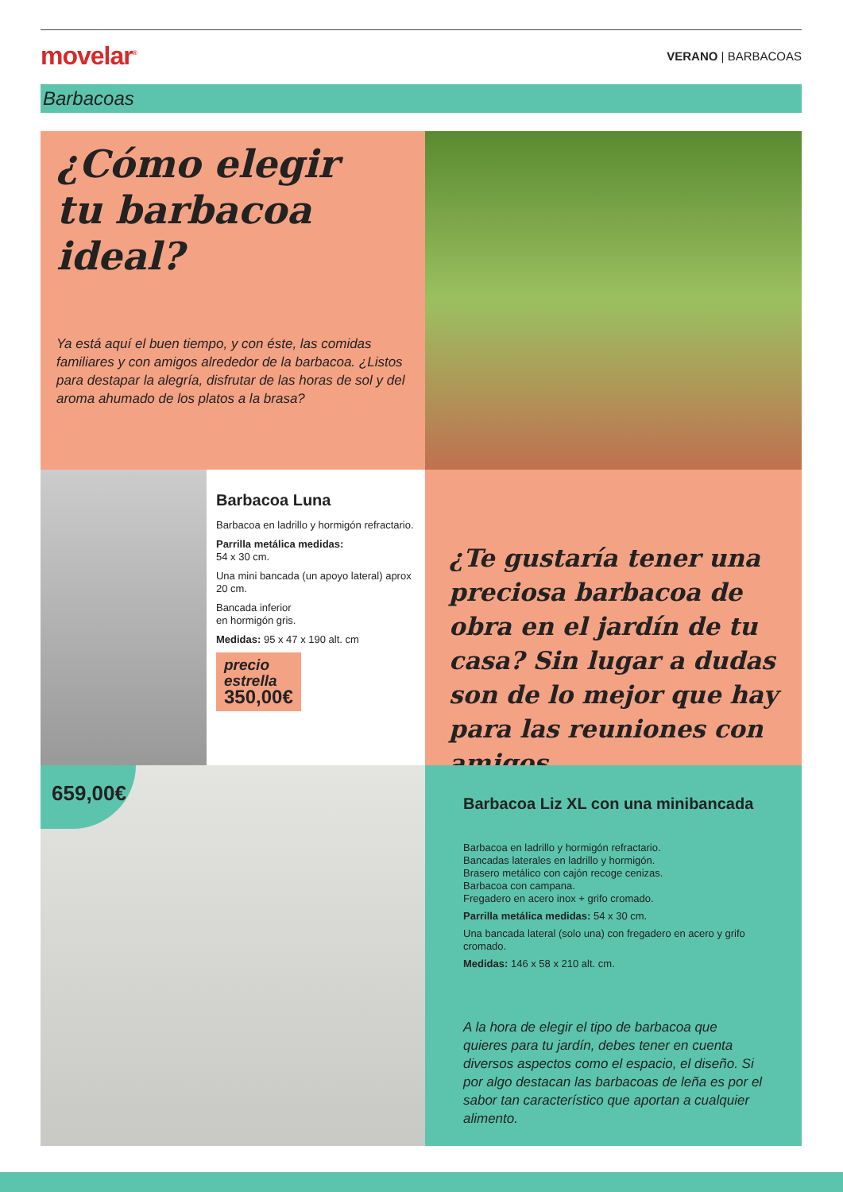movelar<sup>®</sup> VERANO | BARBACOAS
Barbacoas
¿Cómo elegir
tu barbacoa
ideal?
Ya está aquí el buen tiempo, y con éste, las comidas familiares y con amigos alrededor de la barbacoa. ¿Listos para destapar la alegría, disfrutar de las horas de sol y del aroma ahumado de los platos a la brasa?
Barbacoa Luna
Barbacoa en ladrillo y hormigón refractario.
Parrilla metálica medidas:
54 x 30 cm.
Una mini bancada (un apoyo lateral) aprox 20 cm.
Bancada inferior
en hormigón gris.
Medidas: 95 x 47 x 190 alt. cm
precio
estrella
350,00€
¿Te gustaría tener una preciosa barbacoa de obra en el jardín de tu casa? Sin lugar a dudas son de lo mejor que hay para las reuniones con amigos
659,00€
Barbacoa Liz XL con una minibancada
Barbacoa en ladrillo y hormigón refractario.
Bancadas laterales en ladrillo y hormigón.
Brasero metálico con cajón recoge cenizas.
Barbacoa con campana.
Fregadero en acero inox + grifo cromado.
Parrilla metálica medidas: 54 x 30 cm.
Una bancada lateral (solo una) con fregadero en acero y grifo cromado.
Medidas: 146 x 58 x 210 alt. cm.
A la hora de elegir el tipo de barbacoa que quieres para tu jardín, debes tener en cuenta diversos aspectos como el espacio, el diseño. Si por algo destacan las barbacoas de leña es por el sabor tan característico que aportan a cualquier alimento.